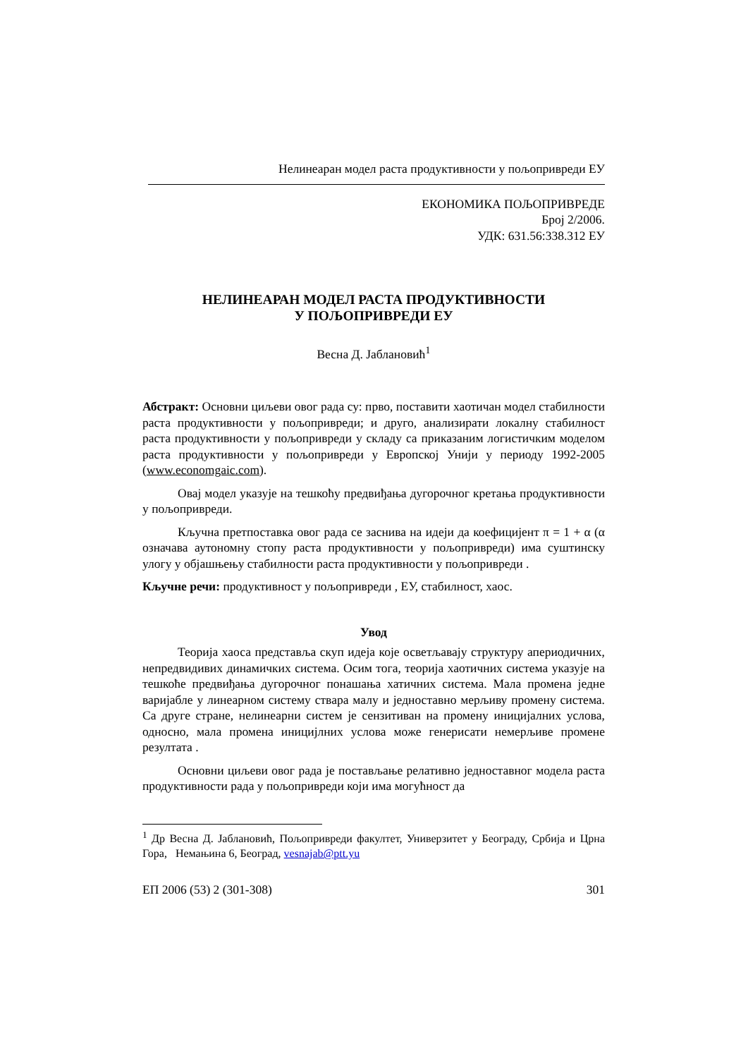Нелинеаран модел раста продуктивности у пољопривреди ЕУ
ЕКОНОМИКА ПОЉОПРИВРЕДЕ
Број 2/2006.
УДК: 631.56:338.312 ЕУ
НЕЛИНЕАРАН МОДЕЛ РАСТА ПРОДУКТИВНОСТИ
У ПОЉОПРИВРЕДИ ЕУ
Весна Д. Јаблановић<sup>1</sup>
Абстракт: Основни циљеви овог рада су: прво, поставити хаотичан модел стабилности раста продуктивности у пољопривреди; и друго, анализирати локалну стабилност раста продуктивности у пољопривреди у складу са приказаним логистичким моделом раста продуктивности у пољопривреди у Европској Унији у периоду 1992-2005 (www.economgaic.com).
Овај модел указује на тешкоћу предвиђања дугорочног кретања продуктивности у пољопривреди.
Кључна претпоставка овог рада се заснива на идеји да коефицијент π = 1 + α (α означава аутономну стопу раста продуктивности у пољопривреди) има суштинску улогу у објашњењу стабилности раста продуктивности у пољопривреди .
Кључне речи: продуктивност у пољопривреди , ЕУ, стабилност, хаос.
Увод
Теорија хаоса представља скуп идеја које осветљавају структуру апериодичних, непредвидивих динамичких система. Осим тога, теорија хаотичних система указује на тешкоће предвиђања дугорочног понашања хатичних система. Мала промена једне варијабле у линеарном систему ствара малу и једноставно мерљиву промену система. Са друге стране, нелинеарни систем је сензитиван на промену иницијалних услова, односно, мала промена иницијлних услова може генерисати немерљиве промене резултата .
Основни циљеви овог рада је постављање релативно једноставног модела раста продуктивности рада у пољопривреди који има могућност да
<sup>1</sup> Др Весна Д. Јаблановић, Пољопривреди факултет, Универзитет у Београду, Србија и Црна Гора, Немањина 6, Београд, vesnajab@ptt.yu
ЕП 2006 (53) 2 (301-308) 301